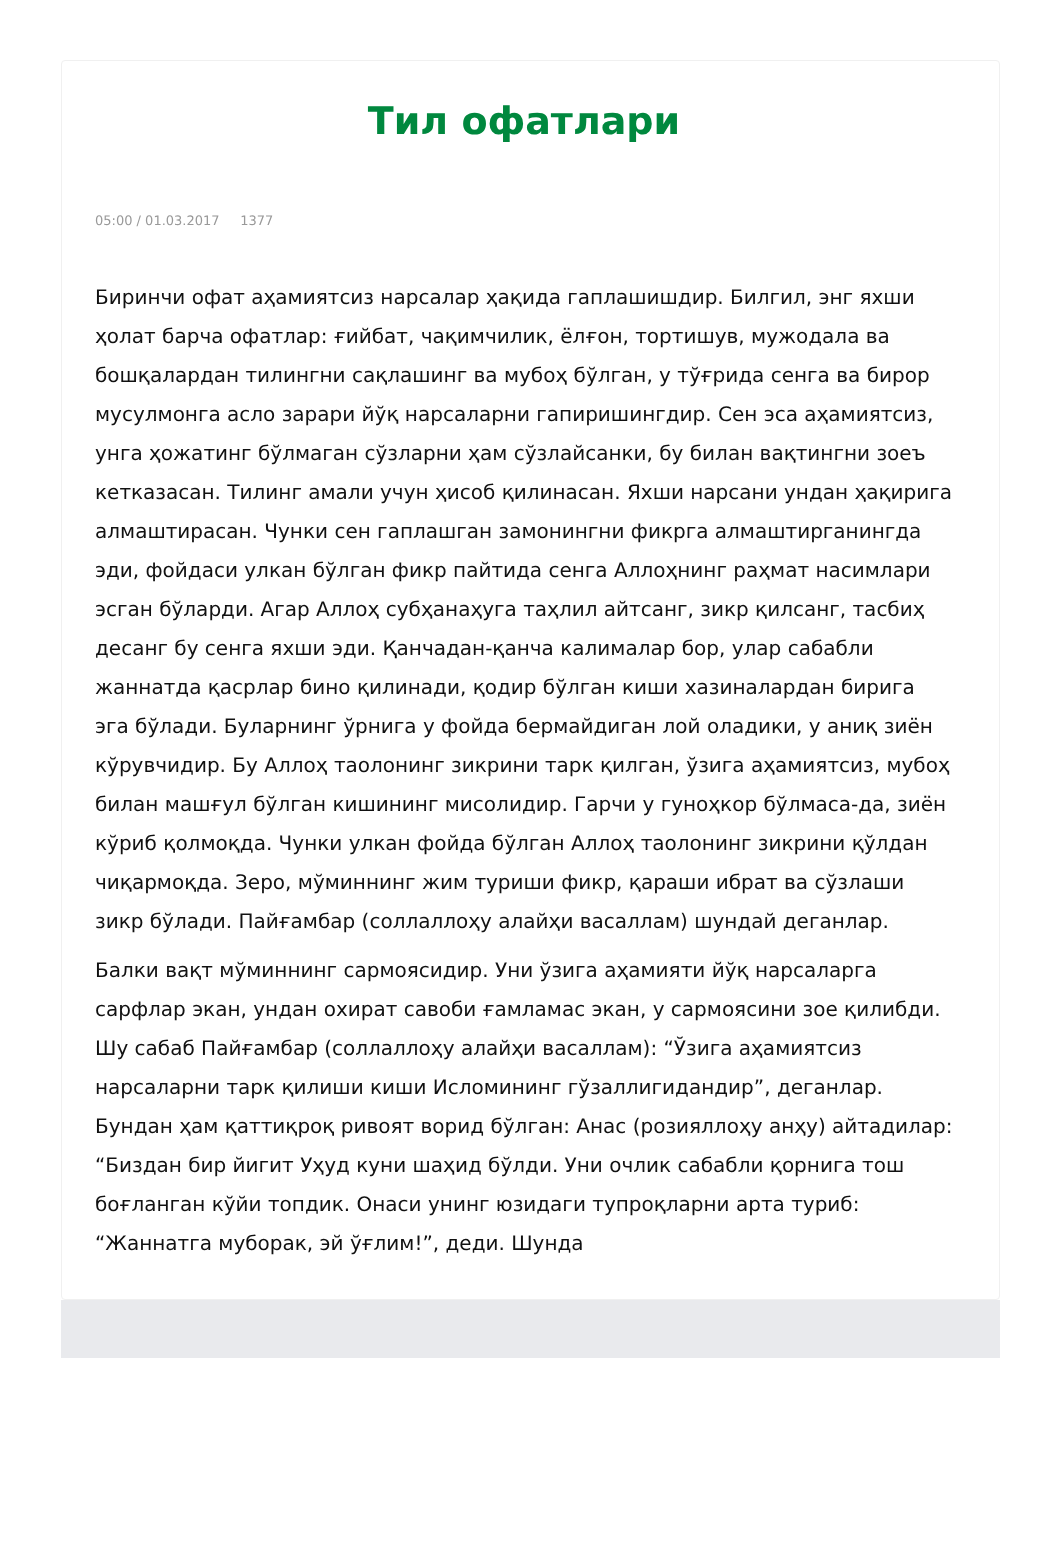Тил офатлари
05:00 / 01.03.2017 1377
Биринчи офат аҳамиятсиз нарсалар ҳақида гаплашишдир. Билгил, энг яхши ҳолат барча офатлар: ғийбат, чақимчилик, ёлғон, тортишув, мужодала ва бошқалардан тилингни сақлашинг ва мубоҳ бўлган, у тўғрида сенга ва бирор мусулмонга асло зарари йўқ нарсаларни гапиришингдир. Сен эса аҳамиятсиз, унга ҳожатинг бўлмаган сўзларни ҳам сўзлайсанки, бу билан вақтингни зоеъ кетказасан. Тилинг амали учун ҳисоб қилинасан. Яхши нарсани ундан ҳақирига алмаштирасан. Чунки сен гаплашган замонингни фикрга алмаштирганингда эди, фойдаси улкан бўлган фикр пайтида сенга Аллоҳнинг раҳмат насимлари эсган бўларди. Агар Аллоҳ субҳанаҳуга таҳлил айтсанг, зикр қилсанг, тасбиҳ десанг бу сенга яхши эди. Қанчадан-қанча калималар бор, улар сабабли жаннатда қасрлар бино қилинади, қодир бўлган киши хазиналардан бирига эга бўлади. Буларнинг ўрнига у фойда бермайдиган лой оладики, у аниқ зиён кўрувчидир. Бу Аллоҳ таолонинг зикрини тарк қилган, ўзига аҳамиятсиз, мубоҳ билан машғул бўлган кишининг мисолидир. Гарчи у гуноҳкор бўлмаса-да, зиён кўриб қолмоқда. Чунки улкан фойда бўлган Аллоҳ таолонинг зикрини қўлдан чиқармоқда. Зеро, мўминнинг жим туриши фикр, қараши ибрат ва сўзлаши зикр бўлади. Пайғамбар (соллаллоҳу алайҳи васаллам) шундай деганлар.
Балки вақт мўминнинг сармоясидир. Уни ўзига аҳамияти йўқ нарсаларга сарфлар экан, ундан охират савоби ғамламас экан, у сармоясини зое қилибди. Шу сабаб Пайғамбар (соллаллоҳу алайҳи васаллам): “Ўзига аҳамиятсиз нарсаларни тарк қилиши киши Исломининг гўзаллигидандир”, деганлар. Бундан ҳам қаттиқроқ ривоят ворид бўлган: Анас (розияллоҳу анҳу) айтадилар: “Биздан бир йигит Уҳуд куни шаҳид бўлди. Уни очлик сабабли қорнига тош боғланган кўйи топдик. Онаси унинг юзидаги тупроқларни арта туриб: “Жаннатга муборак, эй ўғлим!”, деди. Шунда